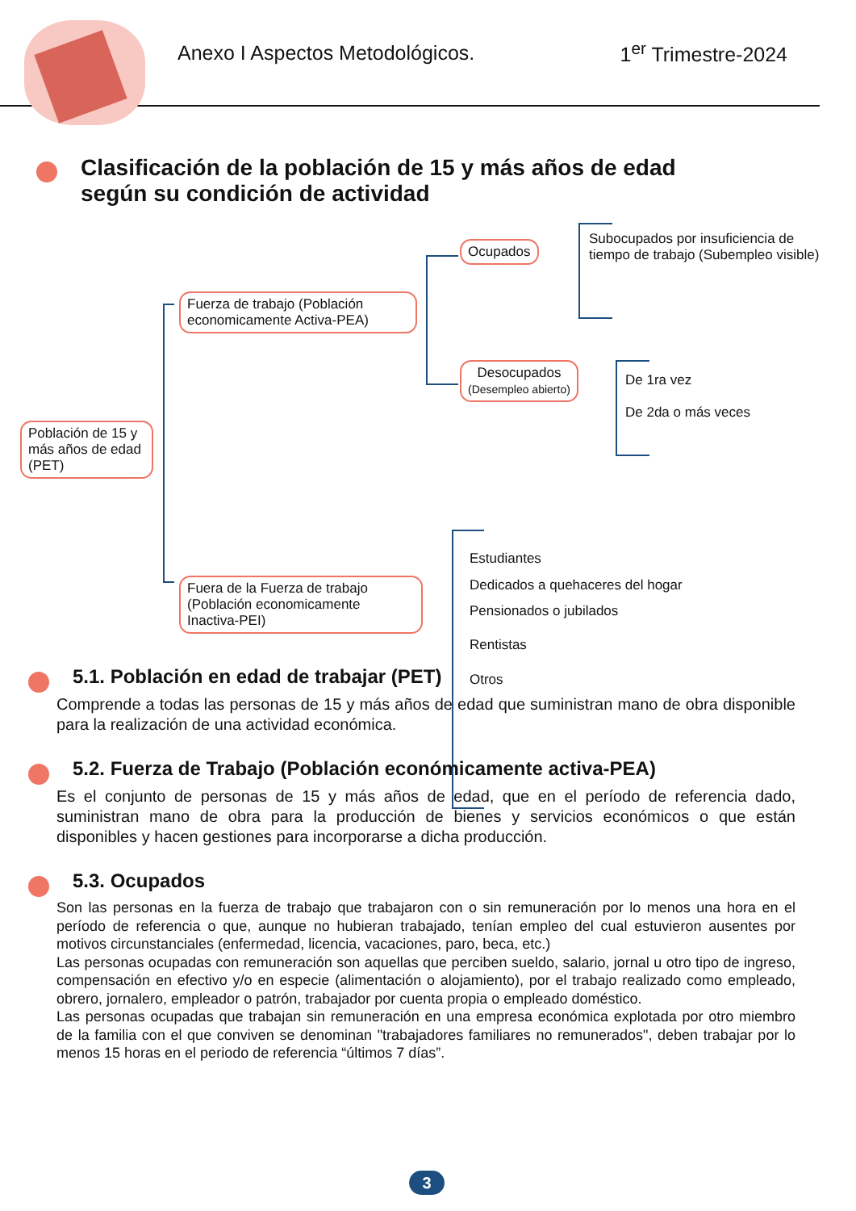Anexo I Aspectos Metodológicos. 1<sup>er</sup> Trimestre-2024
Clasificación de la población de 15 y más años de edad
según su condición de actividad
Población de 15 y más años de edad (PET)
Fuerza de trabajo (Población economicamente Activa-PEA)
Fuera de la Fuerza de trabajo (Población economicamente Inactiva-PEI)
Ocupados
Desocupados
(Desempleo abierto)
Subocupados por insuficiencia de tiempo de trabajo (Subempleo visible)
De 1ra vez
De 2da o más veces
Estudiantes
Dedicados a quehaceres del hogar
Pensionados o jubilados
Rentistas
Otros
5.1. Población en edad de trabajar (PET)
Comprende a todas las personas de 15 y más años de edad que suministran mano de obra disponible para la realización de una actividad económica.
5.2. Fuerza de Trabajo (Población económicamente activa-PEA)
Es el conjunto de personas de 15 y más años de edad, que en el período de referencia dado, suministran mano de obra para la producción de bienes y servicios económicos o que están disponibles y hacen gestiones para incorporarse a dicha producción.
5.3. Ocupados
Son las personas en la fuerza de trabajo que trabajaron con o sin remuneración por lo menos una hora en el período de referencia o que, aunque no hubieran trabajado, tenían empleo del cual estuvieron ausentes por motivos circunstanciales (enfermedad, licencia, vacaciones, paro, beca, etc.)
Las personas ocupadas con remuneración son aquellas que perciben sueldo, salario, jornal u otro tipo de ingreso, compensación en efectivo y/o en especie (alimentación o alojamiento), por el trabajo realizado como empleado, obrero, jornalero, empleador o patrón, trabajador por cuenta propia o empleado doméstico.
Las personas ocupadas que trabajan sin remuneración en una empresa económica explotada por otro miembro de la familia con el que conviven se denominan "trabajadores familiares no remunerados", deben trabajar por lo menos 15 horas en el periodo de referencia “últimos 7 días”.
3